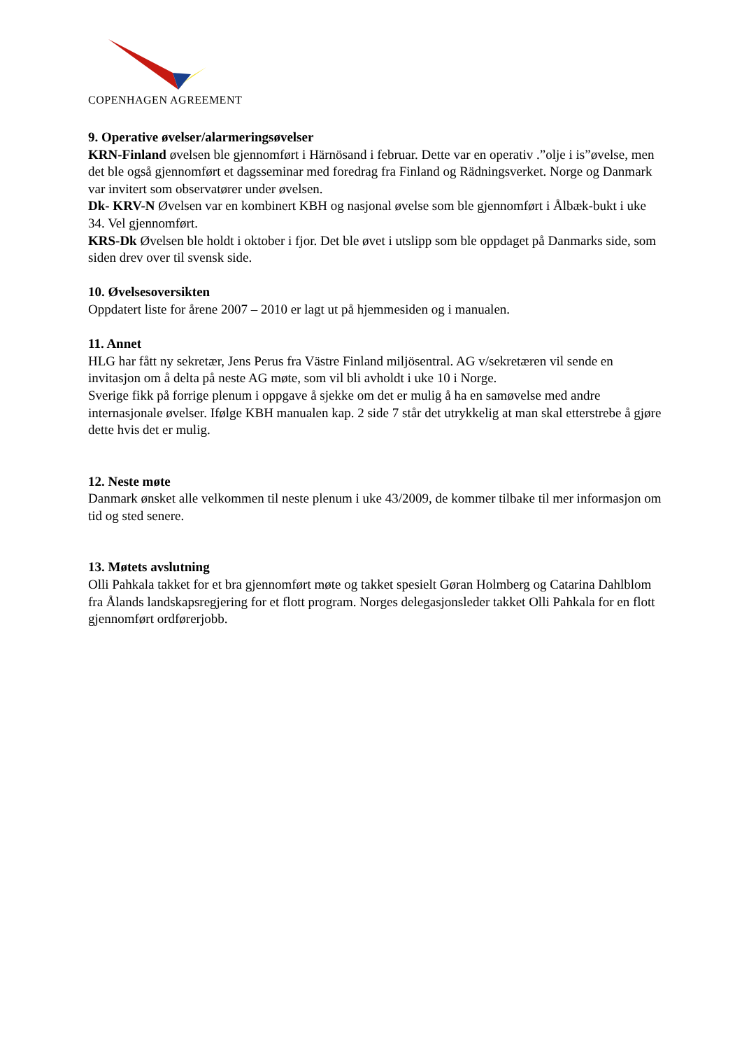COPENHAGEN AGREEMENT
9. Operative øvelser/alarmeringsøvelser
KRN-Finland øvelsen ble gjennomført i Härnösand i februar. Dette var en operativ .”olje i is”øvelse, men det ble også gjennomført et dagsseminar med foredrag fra Finland og Rädningsverket. Norge og Danmark var invitert som observatører under øvelsen.
Dk- KRV-N Øvelsen var en kombinert KBH og nasjonal øvelse som ble gjennomført i Ålbæk-bukt i uke 34. Vel gjennomført.
KRS-Dk Øvelsen ble holdt i oktober i fjor. Det ble øvet i utslipp som ble oppdaget på Danmarks side, som siden drev over til svensk side.
10. Øvelsesoversikten
Oppdatert liste for årene 2007 – 2010 er lagt ut på hjemmesiden og i manualen.
11. Annet
HLG har fått ny sekretær, Jens Perus fra Västre Finland miljösentral. AG v/sekretæren vil sende en invitasjon om å delta på neste AG møte, som vil bli avholdt i uke 10 i Norge.
Sverige fikk på forrige plenum i oppgave å sjekke om det er mulig å ha en samøvelse med andre internasjonale øvelser. Ifølge KBH manualen kap. 2 side 7 står det utrykkelig at man skal etterstrebe å gjøre dette hvis det er mulig.
12. Neste møte
Danmark ønsket alle velkommen til neste plenum i uke 43/2009, de kommer tilbake til mer informasjon om tid og sted senere.
13. Møtets avslutning
Olli Pahkala takket for et bra gjennomført møte og takket spesielt Gøran Holmberg og Catarina Dahlblom fra Ålands landskapsregjering for et flott program. Norges delegasjonsleder takket Olli Pahkala for en flott gjennomført ordførerjobb.